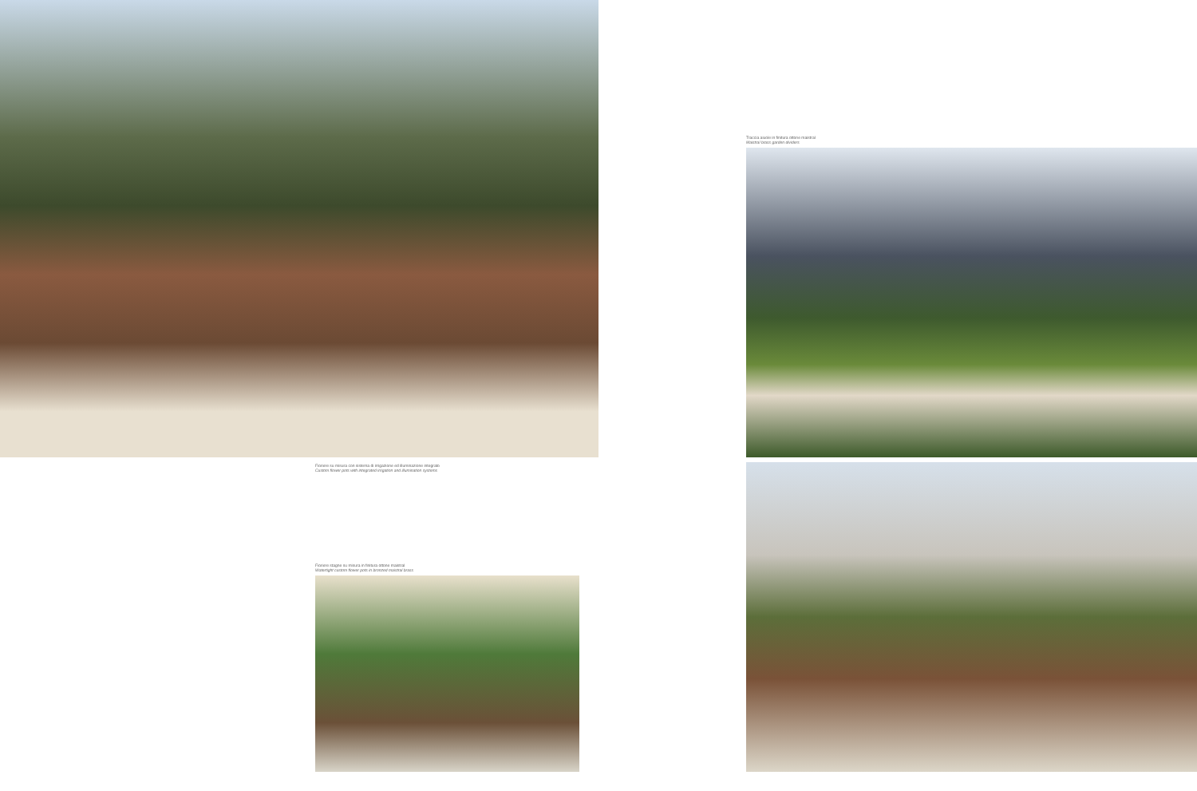Fioriere su misura con sistema di irrigazione ed illuminazione integrato
Custom flower pots with integrated irrigation and illumination systems
Fioriere stagne su misura in finitura ottone maistral
Watertight custom flower pots in bronzed maistral brass
Traccia aiuole in finitura ottone maistral
Maistral brass garden dividers